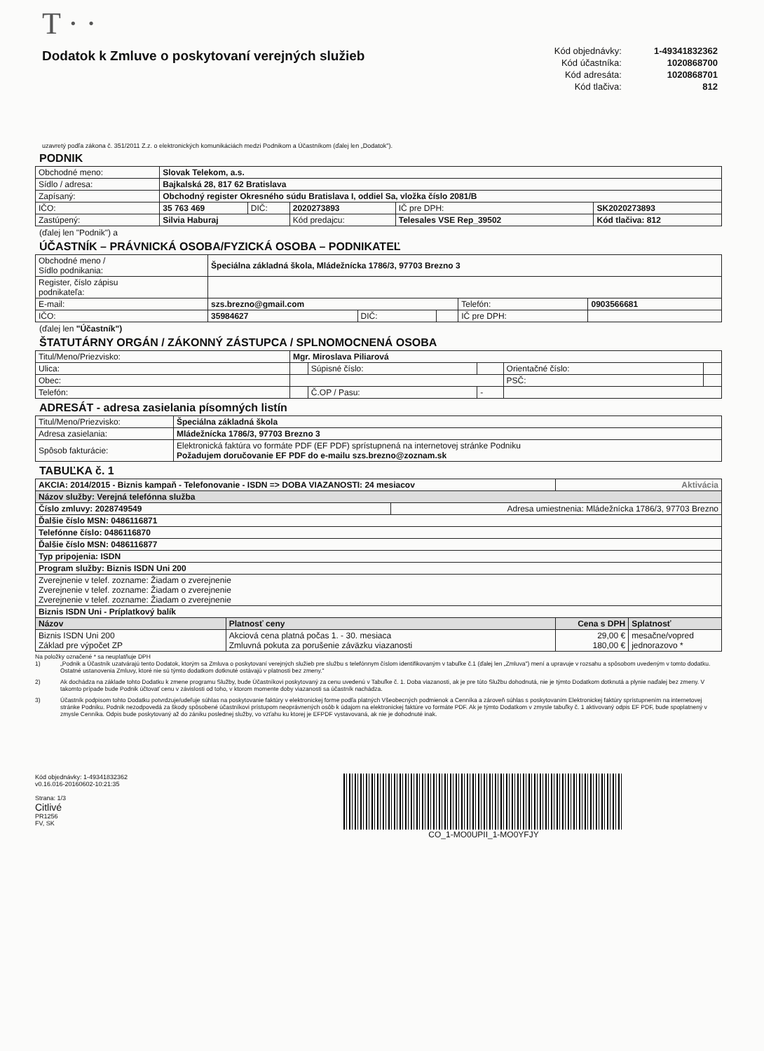T · ·
Dodatok k Zmluve o poskytovaní verejných služieb
| Kód objednávky: | 1-49341832362 |
| Kód účastníka: | 1020868700 |
| Kód adresáta: | 1020868701 |
| Kód tlačiva: | 812 |
uzavretý podľa zákona č. 351/2011 Z.z. o elektronických komunikáciách medzi Podnikom a Účastníkom (ďalej len „Dodatok").
PODNIK
| Obchodné meno: | Slovak Telekom, a.s. | | | | |
| Sídlo / adresa: | Bajkalská 28, 817 62 Bratislava | | | | |
| Zapísaný: | Obchodný register Okresného súdu Bratislava I, oddiel Sa, vložka číslo 2081/B | | | | |
| IČO: | 35 763 469 | DIČ: | 2020273893 | IČ pre DPH: | SK2020273893 |
| Zastúpený: | Silvia Haburaj | | Kód predajcu: | Telesales VSE Rep_39502 | Kód tlačiva: 812 |
(ďalej len "Podnik") a
ÚČASTNÍK – PRÁVNICKÁ OSOBA/FYZICKÁ OSOBA – PODNIKATEĽ
| Obchodné meno / Sídlo podnikania: | Špeciálna základná škola, Mládežnícka 1786/3, 97703 Brezno 3 | | | | |
| Register, číslo zápisu podnikateľa: | | | | | |
| E-mail: | szs.brezno@gmail.com | | | Telefón: | 0903566681 |
| IČO: | 35984627 | DIČ: | | IČ pre DPH: | |
(ďalej len "Účastník")
ŠTATUTÁRNY ORGÁN / ZÁKONNÝ ZÁSTUPCA / SPLNOMOCNENÁ OSOBA
| Titul/Meno/Priezvisko: | Mgr. Miroslava Piliarová | | | | |
| Ulica: | | Súpisné číslo: | | Orientačné číslo: | |
| Obec: | | | | PSČ: | |
| Telefón: | | Č.OP / Pasu: | - | | |
ADRESÁT - adresa zasielania písomných listín
| Titul/Meno/Priezvisko: | Špeciálna základná škola |
| Adresa zasielania: | Mládežnícka 1786/3, 97703 Brezno 3 |
| Spôsob fakturácie: | Elektronická faktúra vo formáte PDF (EF PDF) sprístupnená na internetovej stránke Podniku Požadujem doručovanie EF PDF do e-mailu szs.brezno@zoznam.sk |
TABUĽKA č. 1
| AKCIA: 2014/2015 - Biznis kampaň - Telefonovanie - ISDN => DOBA VIAZANOSTI: 24 mesiacov | | | Aktivácia | |
| Názov služby: Verejná telefónna služba | | | | |
| Číslo zmluvy: 2028749549 | | Adresa umiestnenia: Mládežnícka 1786/3, 97703 Brezno | | |
| Ďalšie číslo MSN: 0486116871 | | | | |
| Telefónne číslo: 0486116870 | | | | |
| Ďalšie číslo MSN: 0486116877 | | | | |
| Typ pripojenia: ISDN | | | | |
| Program služby: Biznis ISDN Uni 200 | | | | |
| Zverejnenie v telef. zozname: Žiadam o zverejnenie Zverejnenie v telef. zozname: Žiadam o zverejnenie Zverejnenie v telef. zozname: Žiadam o zverejnenie | | | | |
| Biznis ISDN Uni - Príplatkový balík | | | | |
| Názov | Platnosť ceny | | Cena s DPH | Splatnosť |
| Biznis ISDN Uni 200 Základ pre výpočet ZP | Akciová cena platná počas 1. - 30. mesiaca Zmluvná pokuta za porušenie záväzku viazanosti | | 29,00 € 180,00 € | mesačne/vopred jednorazovo * |
Na položky označené * sa neuplatňuje DPH
1) „Podnik a Účastník uzatvárajú tento Dodatok, ktorým sa Zmluva o poskytovaní verejných služieb pre službu s telefónnym číslom identifikovaným v tabuľke č.1 (ďalej len „Zmluva") mení a upravuje v rozsahu a spôsobom uvedeným v tomto dodatku. Ostatné ustanovenia Zmluvy, ktoré nie sú týmto dodatkom dotknuté ostávajú v platnosti bez zmeny."
2) Ak dochádza na základe tohto Dodatku k zmene programu Služby, bude Účastníkovi poskytovaný za cenu uvedenú v Tabuľke č. 1. Doba viazanosti, ak je pre túto Službu dohodnutá, nie je týmto Dodatkom dotknutá a plynie naďalej bez zmeny. V takomto prípade bude Podnik účtovať cenu v závislosti od toho, v ktorom momente doby viazanosti sa účastník nachádza.
3) Účastník podpisom tohto Dodatku potvrdzuje/udeľuje súhlas na poskytovanie faktúry v elektronickej forme podľa platných Všeobecných podmienok a Cenníka a zároveň súhlas s poskytovaním Elektronickej faktúry sprístupnením na internetovej stránke Podniku. Podnik nezodpovedá za škody spôsobené účastníkovi prístupom neoprávnených osôb k údajom na elektronickej faktúre vo formáte PDF. Ak je týmto Dodatkom v zmysle tabuľky č. 1 aktivovaný odpis EF PDF, bude spoplatnený v zmysle Cenníka. Odpis bude poskytovaný až do zániku poslednej služby, vo vzťahu ku ktorej je EFPDF vystavovaná, ak nie je dohodnuté inak.
Kód objednávky: 1-49341832362
v0.16.016-20160602-10:21:35
Strana: 1/3
Citlivé
PR1256
FV, SK
CO_1-MO0UPII_1-MO0YFJY